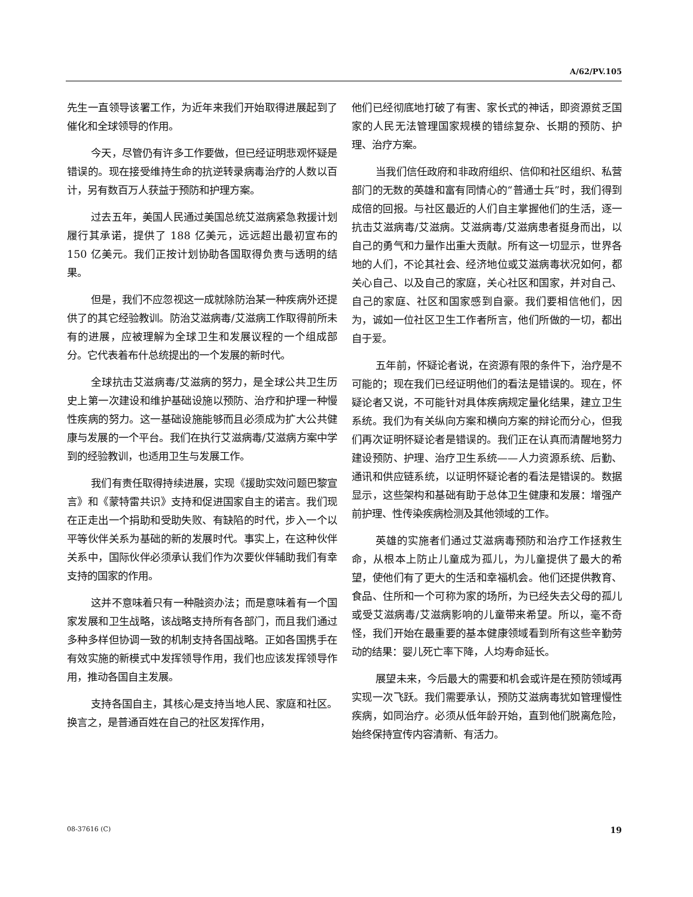A/62/PV.105
先生一直领导该署工作，为近年来我们开始取得进展起到了催化和全球领导的作用。
今天，尽管仍有许多工作要做，但已经证明悲观怀疑是错误的。现在接受维持生命的抗逆转录病毒治疗的人数以百计，另有数百万人获益于预防和护理方案。
过去五年，美国人民通过美国总统艾滋病紧急救援计划履行其承诺，提供了 188 亿美元，远远超出最初宣布的 150 亿美元。我们正按计划协助各国取得负责与透明的结果。
但是，我们不应忽视这一成就除防治某一种疾病外还提供了的其它经验教训。防治艾滋病毒/艾滋病工作取得前所未有的进展，应被理解为全球卫生和发展议程的一个组成部分。它代表着布什总统提出的一个发展的新时代。
全球抗击艾滋病毒/艾滋病的努力，是全球公共卫生历史上第一次建设和维护基础设施以预防、治疗和护理一种慢性疾病的努力。这一基础设施能够而且必须成为扩大公共健康与发展的一个平台。我们在执行艾滋病毒/艾滋病方案中学到的经验教训，也适用卫生与发展工作。
我们有责任取得持续进展，实现《援助实效问题巴黎宣言》和《蒙特雷共识》支持和促进国家自主的诺言。我们现在正走出一个捐助和受助失败、有缺陷的时代，步入一个以平等伙伴关系为基础的新的发展时代。事实上，在这种伙伴关系中，国际伙伴必须承认我们作为次要伙伴辅助我们有幸支持的国家的作用。
这并不意味着只有一种融资办法；而是意味着有一个国家发展和卫生战略，该战略支持所有各部门，而且我们通过多种多样但协调一致的机制支持各国战略。正如各国携手在有效实施的新模式中发挥领导作用，我们也应该发挥领导作用，推动各国自主发展。
支持各国自主，其核心是支持当地人民、家庭和社区。换言之，是普通百姓在自己的社区发挥作用，
他们已经彻底地打破了有害、家长式的神话，即资源贫乏国家的人民无法管理国家规模的错综复杂、长期的预防、护理、治疗方案。
当我们信任政府和非政府组织、信仰和社区组织、私营部门的无数的英雄和富有同情心的“普通士兵”时，我们得到成倍的回报。与社区最近的人们自主掌握他们的生活，逐一抗击艾滋病毒/艾滋病。艾滋病毒/艾滋病患者挺身而出，以自己的勇气和力量作出重大贡献。所有这一切显示，世界各地的人们，不论其社会、经济地位或艾滋病毒状况如何，都关心自己、以及自己的家庭，关心社区和国家，并对自己、自己的家庭、社区和国家感到自豪。我们要相信他们，因为，诚如一位社区卫生工作者所言，他们所做的一切，都出自于爱。
五年前，怀疑论者说，在资源有限的条件下，治疗是不可能的；现在我们已经证明他们的看法是错误的。现在，怀疑论者又说，不可能针对具体疾病规定量化结果，建立卫生系统。我们为有关纵向方案和横向方案的辩论而分心，但我们再次证明怀疑论者是错误的。我们正在认真而清醒地努力建设预防、护理、治疗卫生系统——人力资源系统、后勤、通讯和供应链系统，以证明怀疑论者的看法是错误的。数据显示，这些架构和基础有助于总体卫生健康和发展：增强产前护理、性传染疾病检测及其他领域的工作。
英雄的实施者们通过艾滋病毒预防和治疗工作拯救生命，从根本上防止儿童成为孤儿，为儿童提供了最大的希望，使他们有了更大的生活和幸福机会。他们还提供教育、食品、住所和一个可称为家的场所，为已经失去父母的孤儿或受艾滋病毒/艾滋病影响的儿童带来希望。所以，毫不奇怪，我们开始在最重要的基本健康领域看到所有这些辛勤劳动的结果：婴儿死亡率下降，人均寿命延长。
展望未来，今后最大的需要和机会或许是在预防领域再实现一次飞跃。我们需要承认，预防艾滋病毒犹如管理慢性疾病，如同治疗。必须从低年龄开始，直到他们脱离危险，始终保持宣传内容清新、有活力。
08-37616 (C) 19